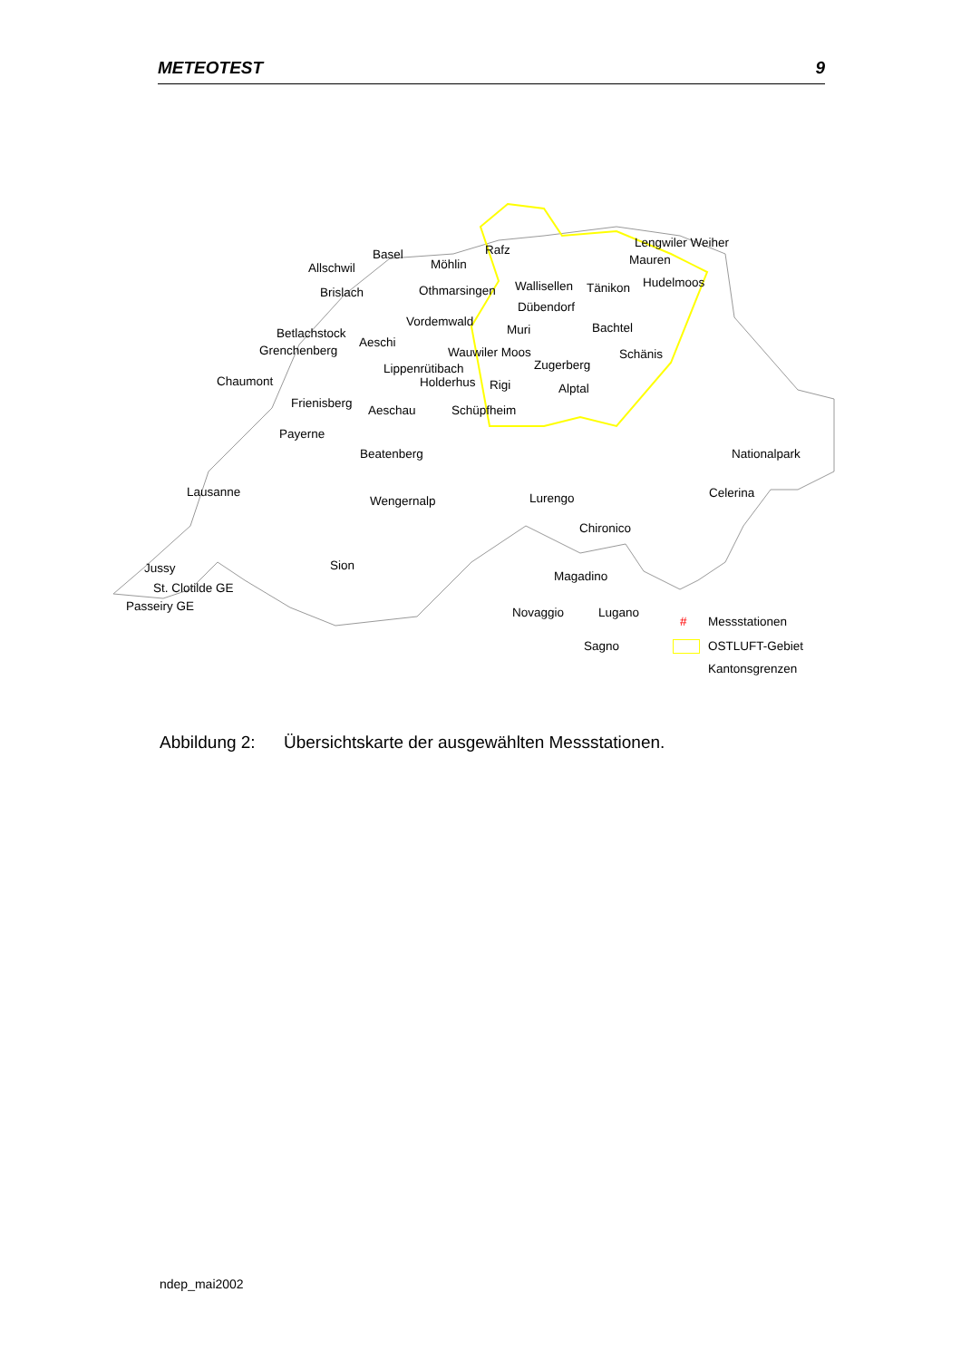METEOTEST 9
Basel
Allschwil Möhlin
Rafz Lengwiler Weiher
Mauren
Hudelmoos
Brislach Othmarsingen Wallisellen Tänikon
Dübendorf
Vordemwald
Muri Bachtel Betlachstock
Aeschi
Grenchenberg Wauwiler Moos Schänis
Zugerberg Lippenrütibach
Holderhus Rigi Alptal Chaumont
Frienisberg Aeschau Schüpfheim
Payerne
Beatenberg Nationalpark
Lausanne Celerina
Wengernalp Lurengo
Chironico
Jussy Sion
St. Clotilde GE
Magadino
Passeiry GE Novaggio Lugano
Sagno
# Messstationen
OSTLUFT-Gebiet
Kantonsgrenzen
Abbildung 2: Übersichtskarte der ausgewählten Messstationen.
ndep_mai2002